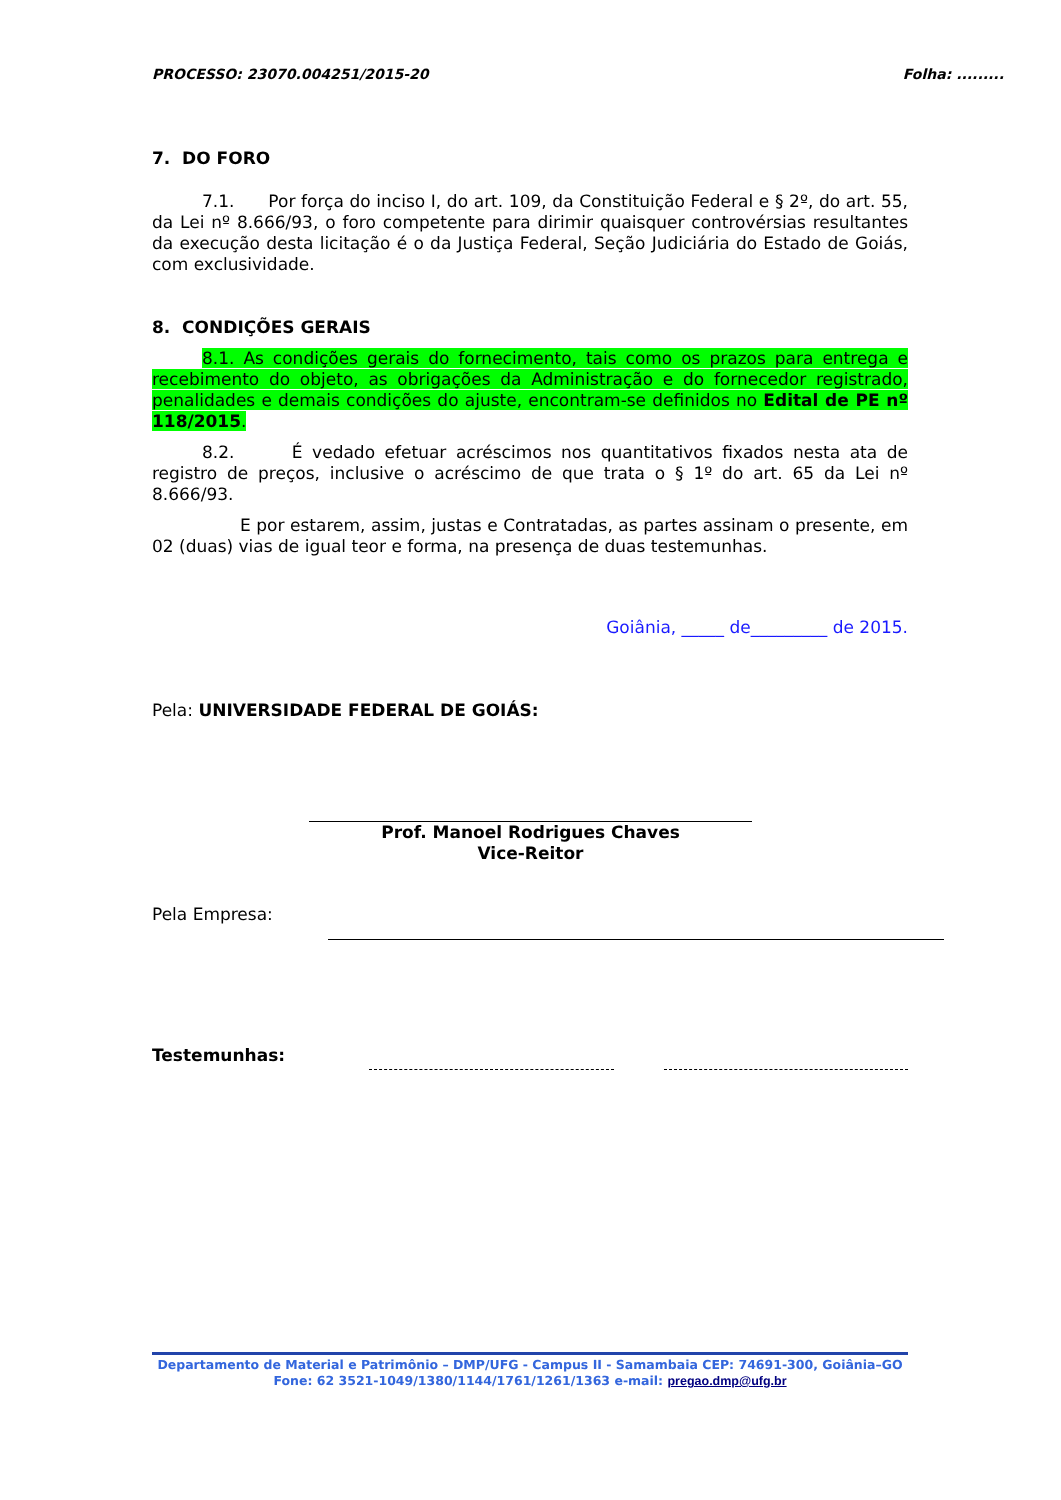PROCESSO: 23070.004251/2015-20 Folha: .........
7. DO FORO
7.1. Por força do inciso I, do art. 109, da Constituição Federal e § 2º, do art. 55, da Lei nº 8.666/93, o foro competente para dirimir quaisquer controvérsias resultantes da execução desta licitação é o da Justiça Federal, Seção Judiciária do Estado de Goiás, com exclusividade.
8. CONDIÇÕES GERAIS
8.1. As condições gerais do fornecimento, tais como os prazos para entrega e recebimento do objeto, as obrigações da Administração e do fornecedor registrado, penalidades e demais condições do ajuste, encontram-se definidos no Edital de PE nº 118/2015.
8.2. É vedado efetuar acréscimos nos quantitativos fixados nesta ata de registro de preços, inclusive o acréscimo de que trata o § 1º do art. 65 da Lei nº 8.666/93.
E por estarem, assim, justas e Contratadas, as partes assinam o presente, em 02 (duas) vias de igual teor e forma, na presença de duas testemunhas.
Goiânia, _____ de_________ de 2015.
Pela: UNIVERSIDADE FEDERAL DE GOIÁS:
Prof. Manoel Rodrigues Chaves
Vice-Reitor
Pela Empresa:
Testemunhas:
Departamento de Material e Patrimônio – DMP/UFG - Campus II - Samambaia CEP: 74691-300, Goiânia–GO
Fone: 62 3521-1049/1380/1144/1761/1261/1363 e-mail: pregao.dmp@ufg.br